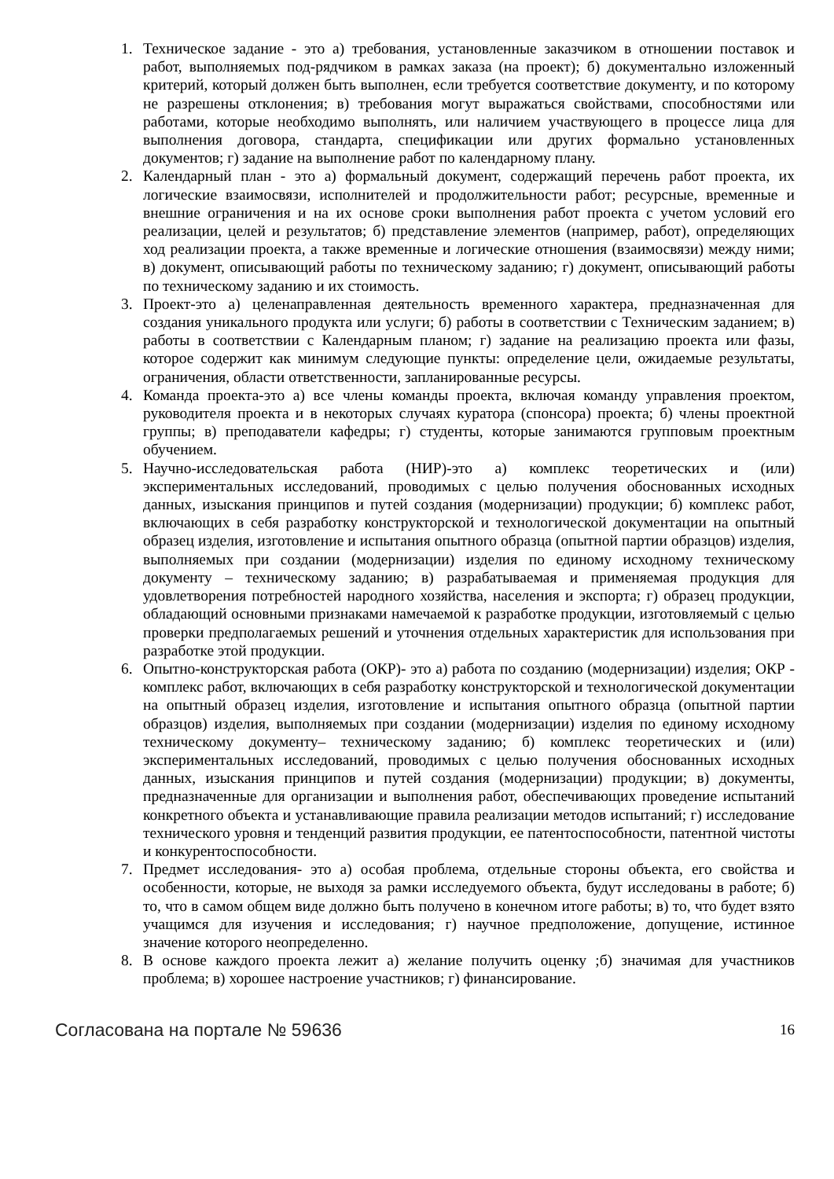1. Техническое задание - это а) требования, установленные заказчиком в отношении поставок и работ, выполняемых под-рядчиком в рамках заказа (на проект); б) документально изложенный критерий, который должен быть выполнен, если требуется соответствие документу, и по которому не разрешены отклонения; в) требования могут выражаться свойствами, способностями или работами, которые необходимо выполнять, или наличием участвующего в процессе лица для выполнения договора, стандарта, спецификации или других формально установленных документов; г) задание на выполнение работ по календарному плану.
2. Календарный план - это а) формальный документ, содержащий перечень работ проекта, их логические взаимосвязи, исполнителей и продолжительности работ; ресурсные, временные и внешние ограничения и на их основе сроки выполнения работ проекта с учетом условий его реализации, целей и результатов; б) представление элементов (например, работ), определяющих ход реализации проекта, а также временные и логические отношения (взаимосвязи) между ними; в) документ, описывающий работы по техническому заданию; г) документ, описывающий работы по техническому заданию и их стоимость.
3. Проект-это а) целенаправленная деятельность временного характера, предназначенная для создания уникального продукта или услуги; б) работы в соответствии с Техническим заданием; в) работы в соответствии с Календарным планом; г) задание на реализацию проекта или фазы, которое содержит как минимум следующие пункты: определение цели, ожидаемые результаты, ограничения, области ответственности, запланированные ресурсы.
4. Команда проекта-это а) все члены команды проекта, включая команду управления проектом, руководителя проекта и в некоторых случаях куратора (спонсора) проекта; б) члены проектной группы; в) преподаватели кафедры; г) студенты, которые занимаются групповым проектным обучением.
5. Научно-исследовательская работа (НИР)-это а) комплекс теоретических и (или) экспериментальных исследований, проводимых с целью получения обоснованных исходных данных, изыскания принципов и путей создания (модернизации) продукции; б) комплекс работ, включающих в себя разработку конструкторской и технологической документации на опытный образец изделия, изготовление и испытания опытного образца (опытной партии образцов) изделия, выполняемых при создании (модернизации) изделия по единому исходному техническому документу – техническому заданию; в) разрабатываемая и применяемая продукция для удовлетворения потребностей народного хозяйства, населения и экспорта; г) образец продукции, обладающий основными признаками намечаемой к разработке продукции, изготовляемый с целью проверки предполагаемых решений и уточнения отдельных характеристик для использования при разработке этой продукции.
6. Опытно-конструкторская работа (ОКР)- это а) работа по созданию (модернизации) изделия; ОКР - комплекс работ, включающих в себя разработку конструкторской и технологической документации на опытный образец изделия, изготовление и испытания опытного образца (опытной партии образцов) изделия, выполняемых при создании (модернизации) изделия по единому исходному техническому документу– техническому заданию; б) комплекс теоретических и (или) экспериментальных исследований, проводимых с целью получения обоснованных исходных данных, изыскания принципов и путей создания (модернизации) продукции; в) документы, предназначенные для организации и выполнения работ, обеспечивающих проведение испытаний конкретного объекта и устанавливающие правила реализации методов испытаний; г) исследование технического уровня и тенденций развития продукции, ее патентоспособности, патентной чистоты и конкурентоспособности.
7. Предмет исследования- это а) особая проблема, отдельные стороны объекта, его свойства и особенности, которые, не выходя за рамки исследуемого объекта, будут исследованы в работе; б) то, что в самом общем виде должно быть получено в конечном итоге работы; в) то, что будет взято учащимся для изучения и исследования; г) научное предположение, допущение, истинное значение которого неопределенно.
8. В основе каждого проекта лежит а) желание получить оценку ;б) значимая для участников проблема; в) хорошее настроение участников; г) финансирование.
Согласована на портале № 59636 16